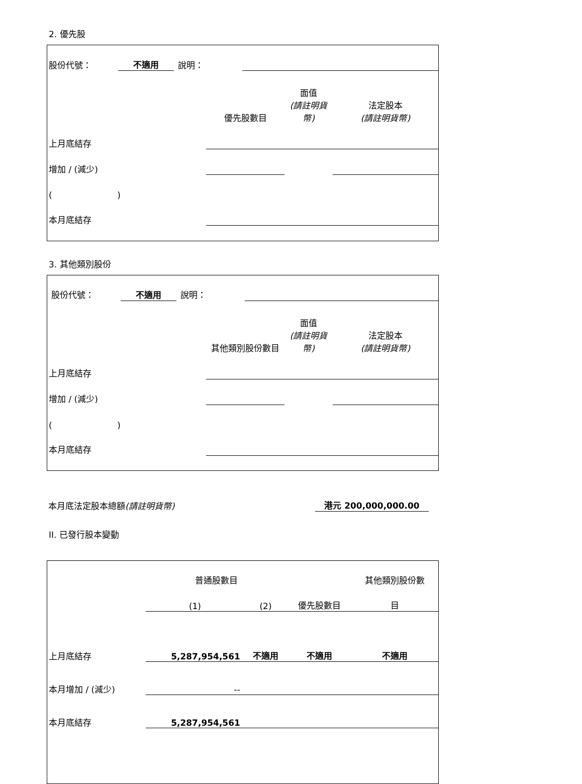2. 優先股
| 股份代號： | 不適用 | 說明： | |
| | 優先股數目 | 面值 (請註明貨幣) | 法定股本 (請註明貨幣) |
| 上月底結存 | | | |
| 增加 / (減少) | | | |
| ( ) | | | |
| 本月底結存 | | | |
3. 其他類別股份
| 股份代號： | 不適用 | 說明： | |
| | 其他類別股份數目 | 面值 (請註明貨幣) | 法定股本 (請註明貨幣) |
| 上月底結存 | | | |
| 增加 / (減少) | | | |
| ( ) | | | |
| 本月底結存 | | | |
| 本月底法定股本總額 (請註明貨幣) | 港元 200,000,000.00 |
II. 已發行股本變動
| | 普通股數目 | | | 其他類別股份數 |
| | (1) | (2) | 優先股數目 | 目 |
| 上月底結存 | 5,287,954,561 | 不適用 | 不適用 | 不適用 |
| 本月增加 / (減少) | -- | | | |
| 本月底結存 | 5,287,954,561 | | | |